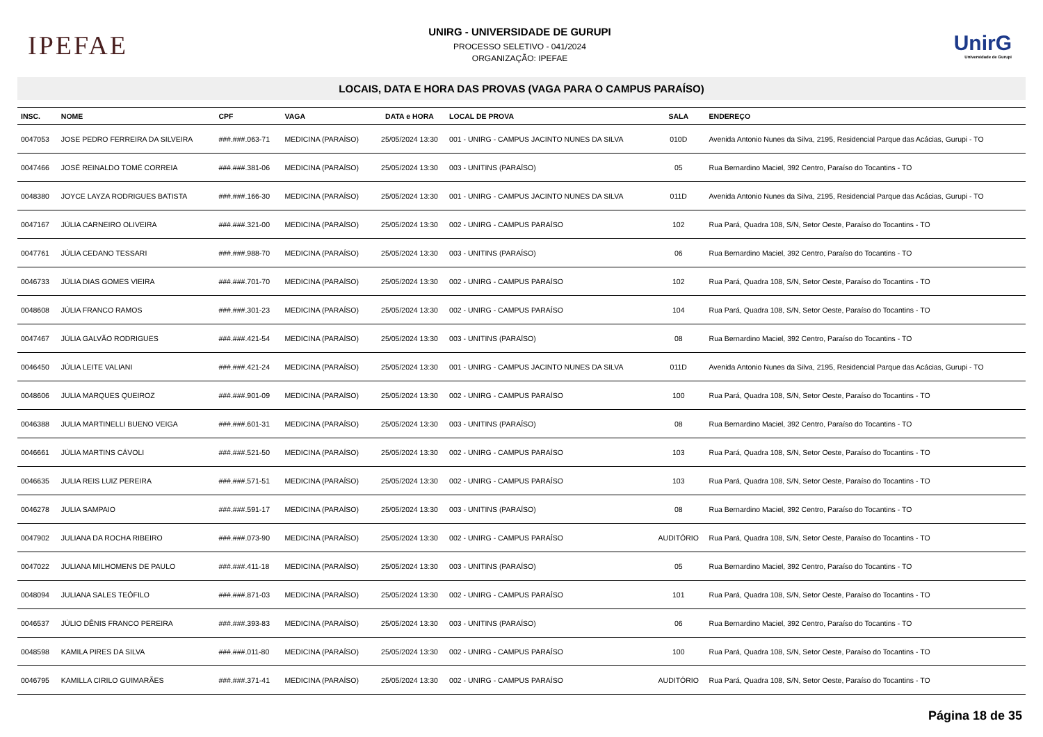IPEFAE
UNIRG - UNIVERSIDADE DE GURUPI
PROCESSO SELETIVO - 041/2024
ORGANIZAÇÃO: IPEFAE
UnirG
Universidade de Gurupi
LOCAIS, DATA E HORA DAS PROVAS (VAGA PARA O CAMPUS PARAÍSO)
| INSC. | NOME | CPF | VAGA | DATA e HORA | LOCAL DE PROVA | SALA | ENDEREÇO |
| --- | --- | --- | --- | --- | --- | --- | --- |
| 0047053 | JOSE PEDRO FERREIRA DA SILVEIRA | ###.###.063-71 | MEDICINA (PARAÍSO) | 25/05/2024 13:30 | 001 - UNIRG - CAMPUS JACINTO NUNES DA SILVA | 010D | Avenida Antonio Nunes da Silva, 2195, Residencial Parque das Acácias, Gurupi - TO |
| 0047466 | JOSÉ REINALDO TOMÉ CORREIA | ###.###.381-06 | MEDICINA (PARAÍSO) | 25/05/2024 13:30 | 003 - UNITINS (PARAÍSO) | 05 | Rua Bernardino Maciel, 392 Centro, Paraíso do Tocantins - TO |
| 0048380 | JOYCE LAYZA RODRIGUES BATISTA | ###.###.166-30 | MEDICINA (PARAÍSO) | 25/05/2024 13:30 | 001 - UNIRG - CAMPUS JACINTO NUNES DA SILVA | 011D | Avenida Antonio Nunes da Silva, 2195, Residencial Parque das Acácias, Gurupi - TO |
| 0047167 | JÚLIA CARNEIRO OLIVEIRA | ###.###.321-00 | MEDICINA (PARAÍSO) | 25/05/2024 13:30 | 002 - UNIRG - CAMPUS PARAÍSO | 102 | Rua Pará, Quadra 108, S/N, Setor Oeste, Paraíso do Tocantins - TO |
| 0047761 | JÚLIA CEDANO TESSARI | ###.###.988-70 | MEDICINA (PARAÍSO) | 25/05/2024 13:30 | 003 - UNITINS (PARAÍSO) | 06 | Rua Bernardino Maciel, 392 Centro, Paraíso do Tocantins - TO |
| 0046733 | JÚLIA DIAS GOMES VIEIRA | ###.###.701-70 | MEDICINA (PARAÍSO) | 25/05/2024 13:30 | 002 - UNIRG - CAMPUS PARAÍSO | 102 | Rua Pará, Quadra 108, S/N, Setor Oeste, Paraíso do Tocantins - TO |
| 0048608 | JÚLIA FRANCO RAMOS | ###.###.301-23 | MEDICINA (PARAÍSO) | 25/05/2024 13:30 | 002 - UNIRG - CAMPUS PARAÍSO | 104 | Rua Pará, Quadra 108, S/N, Setor Oeste, Paraíso do Tocantins - TO |
| 0047467 | JÚLIA GALVÃO RODRIGUES | ###.###.421-54 | MEDICINA (PARAÍSO) | 25/05/2024 13:30 | 003 - UNITINS (PARAÍSO) | 08 | Rua Bernardino Maciel, 392 Centro, Paraíso do Tocantins - TO |
| 0046450 | JÚLIA LEITE VALIANI | ###.###.421-24 | MEDICINA (PARAÍSO) | 25/05/2024 13:30 | 001 - UNIRG - CAMPUS JACINTO NUNES DA SILVA | 011D | Avenida Antonio Nunes da Silva, 2195, Residencial Parque das Acácias, Gurupi - TO |
| 0048606 | JULIA MARQUES QUEIROZ | ###.###.901-09 | MEDICINA (PARAÍSO) | 25/05/2024 13:30 | 002 - UNIRG - CAMPUS PARAÍSO | 100 | Rua Pará, Quadra 108, S/N, Setor Oeste, Paraíso do Tocantins - TO |
| 0046388 | JULIA MARTINELLI BUENO VEIGA | ###.###.601-31 | MEDICINA (PARAÍSO) | 25/05/2024 13:30 | 003 - UNITINS (PARAÍSO) | 08 | Rua Bernardino Maciel, 392 Centro, Paraíso do Tocantins - TO |
| 0046661 | JÚLIA MARTINS CÁVOLI | ###.###.521-50 | MEDICINA (PARAÍSO) | 25/05/2024 13:30 | 002 - UNIRG - CAMPUS PARAÍSO | 103 | Rua Pará, Quadra 108, S/N, Setor Oeste, Paraíso do Tocantins - TO |
| 0046635 | JULIA REIS LUIZ PEREIRA | ###.###.571-51 | MEDICINA (PARAÍSO) | 25/05/2024 13:30 | 002 - UNIRG - CAMPUS PARAÍSO | 103 | Rua Pará, Quadra 108, S/N, Setor Oeste, Paraíso do Tocantins - TO |
| 0046278 | JULIA SAMPAIO | ###.###.591-17 | MEDICINA (PARAÍSO) | 25/05/2024 13:30 | 003 - UNITINS (PARAÍSO) | 08 | Rua Bernardino Maciel, 392 Centro, Paraíso do Tocantins - TO |
| 0047902 | JULIANA DA ROCHA RIBEIRO | ###.###.073-90 | MEDICINA (PARAÍSO) | 25/05/2024 13:30 | 002 - UNIRG - CAMPUS PARAÍSO | AUDITÓRIO | Rua Pará, Quadra 108, S/N, Setor Oeste, Paraíso do Tocantins - TO |
| 0047022 | JULIANA MILHOMENS DE PAULO | ###.###.411-18 | MEDICINA (PARAÍSO) | 25/05/2024 13:30 | 003 - UNITINS (PARAÍSO) | 05 | Rua Bernardino Maciel, 392 Centro, Paraíso do Tocantins - TO |
| 0048094 | JULIANA SALES TEÓFILO | ###.###.871-03 | MEDICINA (PARAÍSO) | 25/05/2024 13:30 | 002 - UNIRG - CAMPUS PARAÍSO | 101 | Rua Pará, Quadra 108, S/N, Setor Oeste, Paraíso do Tocantins - TO |
| 0046537 | JÚLIO DÊNIS FRANCO PEREIRA | ###.###.393-83 | MEDICINA (PARAÍSO) | 25/05/2024 13:30 | 003 - UNITINS (PARAÍSO) | 06 | Rua Bernardino Maciel, 392 Centro, Paraíso do Tocantins - TO |
| 0048598 | KAMILA PIRES DA SILVA | ###.###.011-80 | MEDICINA (PARAÍSO) | 25/05/2024 13:30 | 002 - UNIRG - CAMPUS PARAÍSO | 100 | Rua Pará, Quadra 108, S/N, Setor Oeste, Paraíso do Tocantins - TO |
| 0046795 | KAMILLA CIRILO GUIMARÃES | ###.###.371-41 | MEDICINA (PARAÍSO) | 25/05/2024 13:30 | 002 - UNIRG - CAMPUS PARAÍSO | AUDITÓRIO | Rua Pará, Quadra 108, S/N, Setor Oeste, Paraíso do Tocantins - TO |
Página 18 de 35